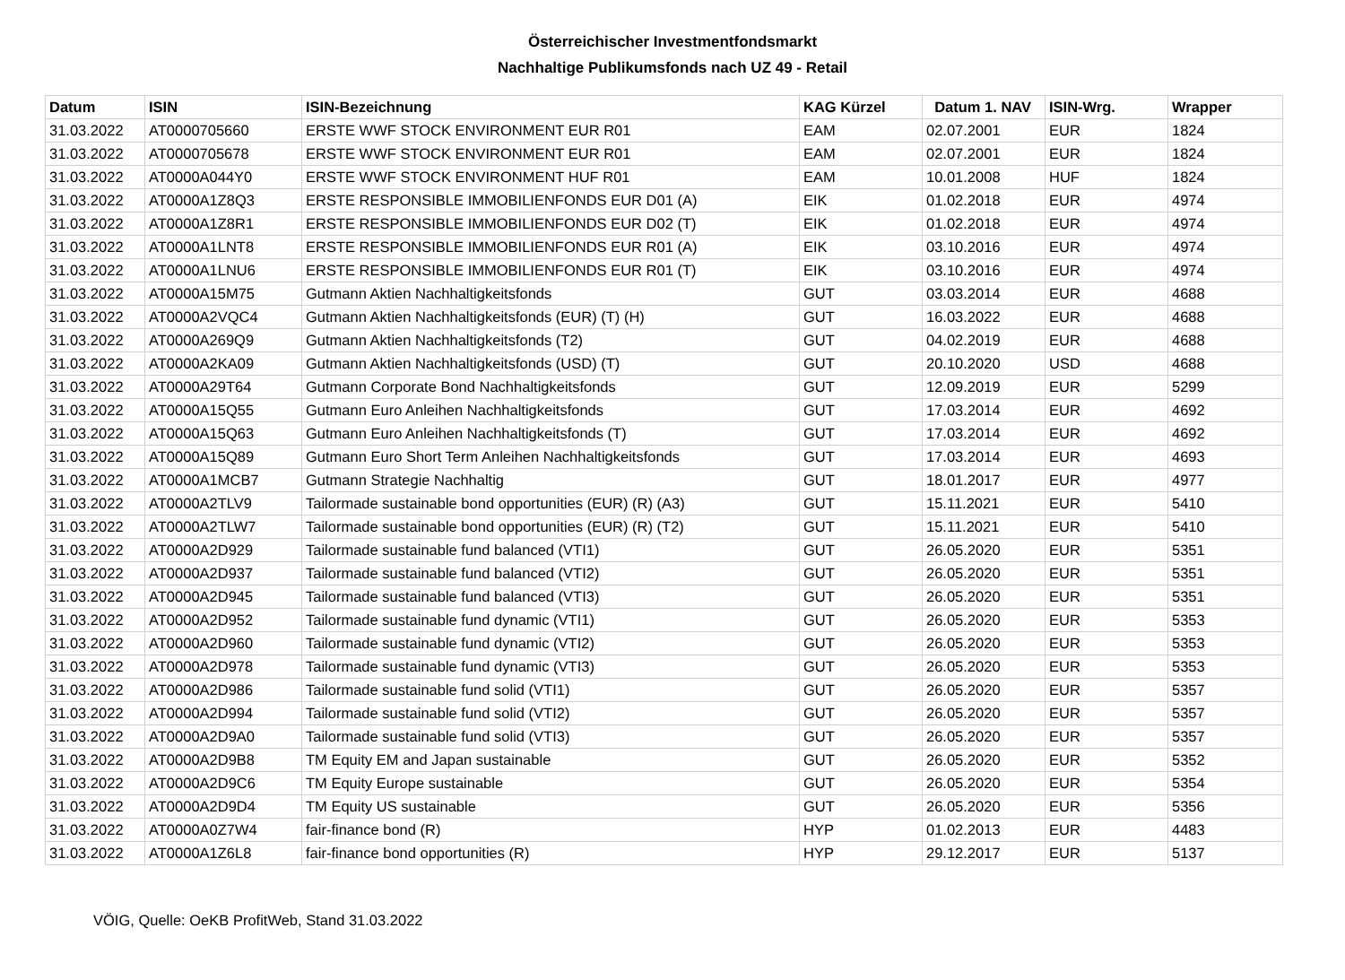Österreichischer Investmentfondsmarkt
Nachhaltige Publikumsfonds nach UZ 49 - Retail
| Datum | ISIN | ISIN-Bezeichnung | KAG Kürzel | Datum 1. NAV | ISIN-Wrg. | Wrapper |
| --- | --- | --- | --- | --- | --- | --- |
| 31.03.2022 | AT0000705660 | ERSTE WWF STOCK ENVIRONMENT EUR R01 | EAM | 02.07.2001 | EUR | 1824 |
| 31.03.2022 | AT0000705678 | ERSTE WWF STOCK ENVIRONMENT EUR R01 | EAM | 02.07.2001 | EUR | 1824 |
| 31.03.2022 | AT0000A044Y0 | ERSTE WWF STOCK ENVIRONMENT HUF R01 | EAM | 10.01.2008 | HUF | 1824 |
| 31.03.2022 | AT0000A1Z8Q3 | ERSTE RESPONSIBLE IMMOBILIENFONDS EUR D01 (A) | EIK | 01.02.2018 | EUR | 4974 |
| 31.03.2022 | AT0000A1Z8R1 | ERSTE RESPONSIBLE IMMOBILIENFONDS EUR D02 (T) | EIK | 01.02.2018 | EUR | 4974 |
| 31.03.2022 | AT0000A1LNT8 | ERSTE RESPONSIBLE IMMOBILIENFONDS EUR R01 (A) | EIK | 03.10.2016 | EUR | 4974 |
| 31.03.2022 | AT0000A1LNU6 | ERSTE RESPONSIBLE IMMOBILIENFONDS EUR R01 (T) | EIK | 03.10.2016 | EUR | 4974 |
| 31.03.2022 | AT0000A15M75 | Gutmann Aktien Nachhaltigkeitsfonds | GUT | 03.03.2014 | EUR | 4688 |
| 31.03.2022 | AT0000A2VQC4 | Gutmann Aktien Nachhaltigkeitsfonds (EUR) (T) (H) | GUT | 16.03.2022 | EUR | 4688 |
| 31.03.2022 | AT0000A269Q9 | Gutmann Aktien Nachhaltigkeitsfonds (T2) | GUT | 04.02.2019 | EUR | 4688 |
| 31.03.2022 | AT0000A2KA09 | Gutmann Aktien Nachhaltigkeitsfonds (USD) (T) | GUT | 20.10.2020 | USD | 4688 |
| 31.03.2022 | AT0000A29T64 | Gutmann Corporate Bond Nachhaltigkeitsfonds | GUT | 12.09.2019 | EUR | 5299 |
| 31.03.2022 | AT0000A15Q55 | Gutmann Euro Anleihen Nachhaltigkeitsfonds | GUT | 17.03.2014 | EUR | 4692 |
| 31.03.2022 | AT0000A15Q63 | Gutmann Euro Anleihen Nachhaltigkeitsfonds (T) | GUT | 17.03.2014 | EUR | 4692 |
| 31.03.2022 | AT0000A15Q89 | Gutmann Euro Short Term Anleihen Nachhaltigkeitsfonds | GUT | 17.03.2014 | EUR | 4693 |
| 31.03.2022 | AT0000A1MCB7 | Gutmann Strategie Nachhaltig | GUT | 18.01.2017 | EUR | 4977 |
| 31.03.2022 | AT0000A2TLV9 | Tailormade sustainable bond opportunities (EUR) (R) (A3) | GUT | 15.11.2021 | EUR | 5410 |
| 31.03.2022 | AT0000A2TLW7 | Tailormade sustainable bond opportunities (EUR) (R) (T2) | GUT | 15.11.2021 | EUR | 5410 |
| 31.03.2022 | AT0000A2D929 | Tailormade sustainable fund balanced (VTI1) | GUT | 26.05.2020 | EUR | 5351 |
| 31.03.2022 | AT0000A2D937 | Tailormade sustainable fund balanced (VTI2) | GUT | 26.05.2020 | EUR | 5351 |
| 31.03.2022 | AT0000A2D945 | Tailormade sustainable fund balanced (VTI3) | GUT | 26.05.2020 | EUR | 5351 |
| 31.03.2022 | AT0000A2D952 | Tailormade sustainable fund dynamic (VTI1) | GUT | 26.05.2020 | EUR | 5353 |
| 31.03.2022 | AT0000A2D960 | Tailormade sustainable fund dynamic (VTI2) | GUT | 26.05.2020 | EUR | 5353 |
| 31.03.2022 | AT0000A2D978 | Tailormade sustainable fund dynamic (VTI3) | GUT | 26.05.2020 | EUR | 5353 |
| 31.03.2022 | AT0000A2D986 | Tailormade sustainable fund solid (VTI1) | GUT | 26.05.2020 | EUR | 5357 |
| 31.03.2022 | AT0000A2D994 | Tailormade sustainable fund solid (VTI2) | GUT | 26.05.2020 | EUR | 5357 |
| 31.03.2022 | AT0000A2D9A0 | Tailormade sustainable fund solid (VTI3) | GUT | 26.05.2020 | EUR | 5357 |
| 31.03.2022 | AT0000A2D9B8 | TM Equity EM and Japan sustainable | GUT | 26.05.2020 | EUR | 5352 |
| 31.03.2022 | AT0000A2D9C6 | TM Equity Europe sustainable | GUT | 26.05.2020 | EUR | 5354 |
| 31.03.2022 | AT0000A2D9D4 | TM Equity US sustainable | GUT | 26.05.2020 | EUR | 5356 |
| 31.03.2022 | AT0000A0Z7W4 | fair-finance bond (R) | HYP | 01.02.2013 | EUR | 4483 |
| 31.03.2022 | AT0000A1Z6L8 | fair-finance bond opportunities (R) | HYP | 29.12.2017 | EUR | 5137 |
VÖIG, Quelle: OeKB ProfitWeb, Stand 31.03.2022